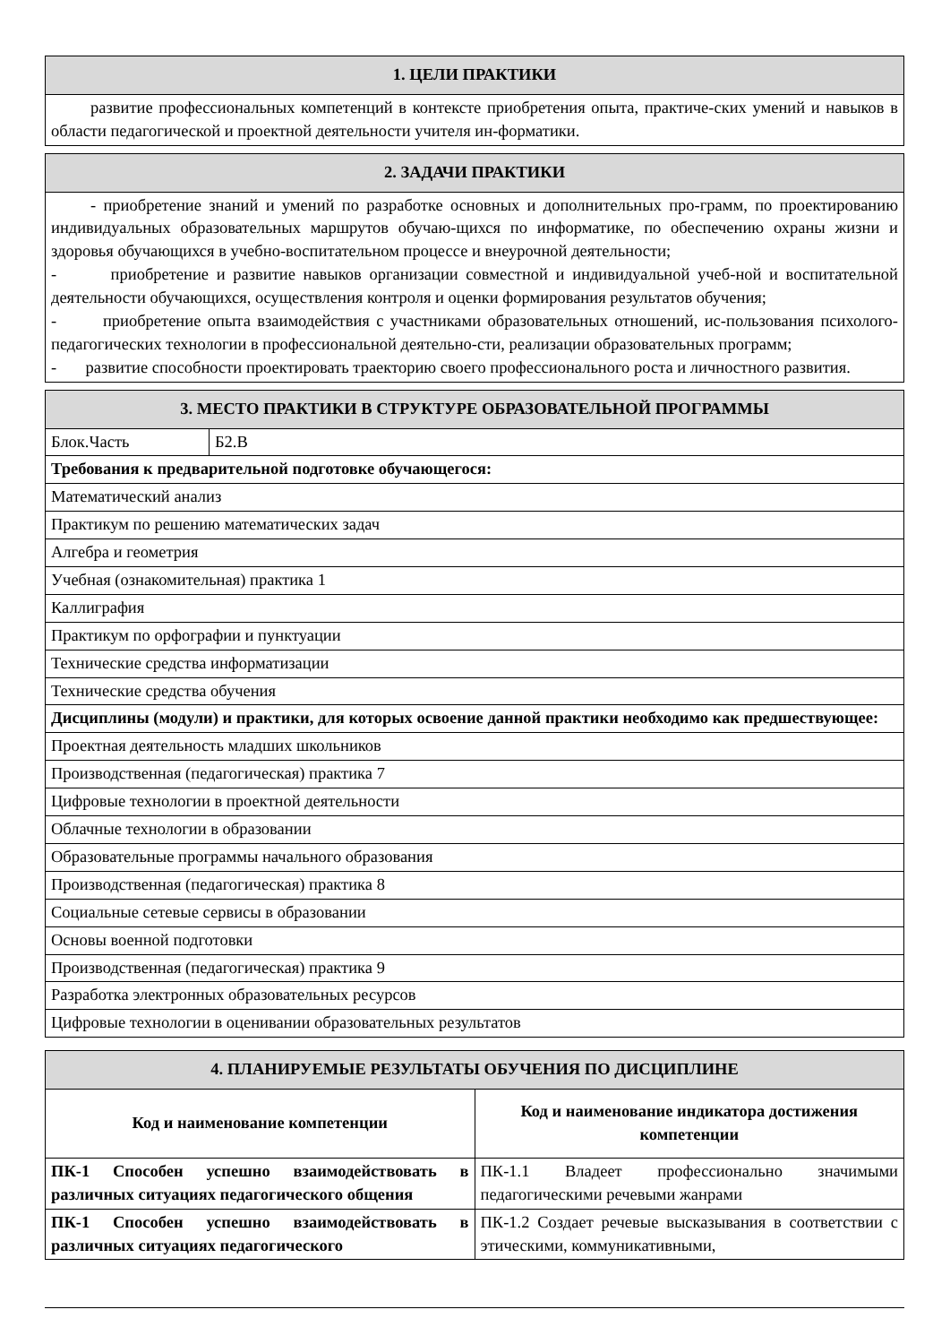| 1. ЦЕЛИ ПРАКТИКИ |
| --- |
| развитие профессиональных компетенций в контексте приобретения опыта, практиче-ских умений и навыков в области педагогической и проектной деятельности учителя ин-форматики. |
| 2. ЗАДАЧИ ПРАКТИКИ |
| --- |
| - приобретение знаний и умений по разработке основных и дополнительных про-грамм, по проектированию индивидуальных образовательных маршрутов обучаю-щихся по информатике, по обеспечению охраны жизни и здоровья обучающихся в учебно-воспитательном процессе и внеурочной деятельности; - приобретение и развитие навыков организации совместной и индивидуальной учеб-ной и воспитательной деятельности обучающихся, осуществления контроля и оценки формирования результатов обучения; - приобретение опыта взаимодействия с участниками образовательных отношений, ис-пользования психолого-педагогических технологии в профессиональной деятельно-сти, реализации образовательных программ; - развитие способности проектировать траекторию своего профессионального роста и личностного развития. |
| 3. МЕСТО ПРАКТИКИ В СТРУКТУРЕ ОБРАЗОВАТЕЛЬНОЙ ПРОГРАММЫ | |
| --- | --- |
| Блок.Часть | Б2.В |
| Требования к предварительной подготовке обучающегося: | |
| Математический анализ | |
| Практикум по решению математических задач | |
| Алгебра и геометрия | |
| Учебная (ознакомительная) практика 1 | |
| Каллиграфия | |
| Практикум по орфографии и пунктуации | |
| Технические средства информатизации | |
| Технические средства обучения | |
| Дисциплины (модули) и практики, для которых освоение данной практики необходимо как предшествующее: | |
| Проектная деятельность младших школьников | |
| Производственная (педагогическая) практика 7 | |
| Цифровые технологии в проектной деятельности | |
| Облачные технологии в образовании | |
| Образовательные программы начального образования | |
| Производственная (педагогическая) практика 8 | |
| Социальные сетевые сервисы в образовании | |
| Основы военной подготовки | |
| Производственная (педагогическая) практика 9 | |
| Разработка электронных образовательных ресурсов | |
| Цифровые технологии в оценивании образовательных результатов | |
| 4. ПЛАНИРУЕМЫЕ РЕЗУЛЬТАТЫ ОБУЧЕНИЯ ПО ДИСЦИПЛИНЕ | |
| --- | --- |
| Код и наименование компетенции | Код и наименование индикатора достижения компетенции |
| ПК-1 Способен успешно взаимодействовать в различных ситуациях педагогического общения | ПК-1.1 Владеет профессионально значимыми педагогическими речевыми жанрами |
| ПК-1 Способен успешно взаимодействовать в различных ситуациях педагогического | ПК-1.2 Создает речевые высказывания в соответствии с этическими, коммуникативными, |